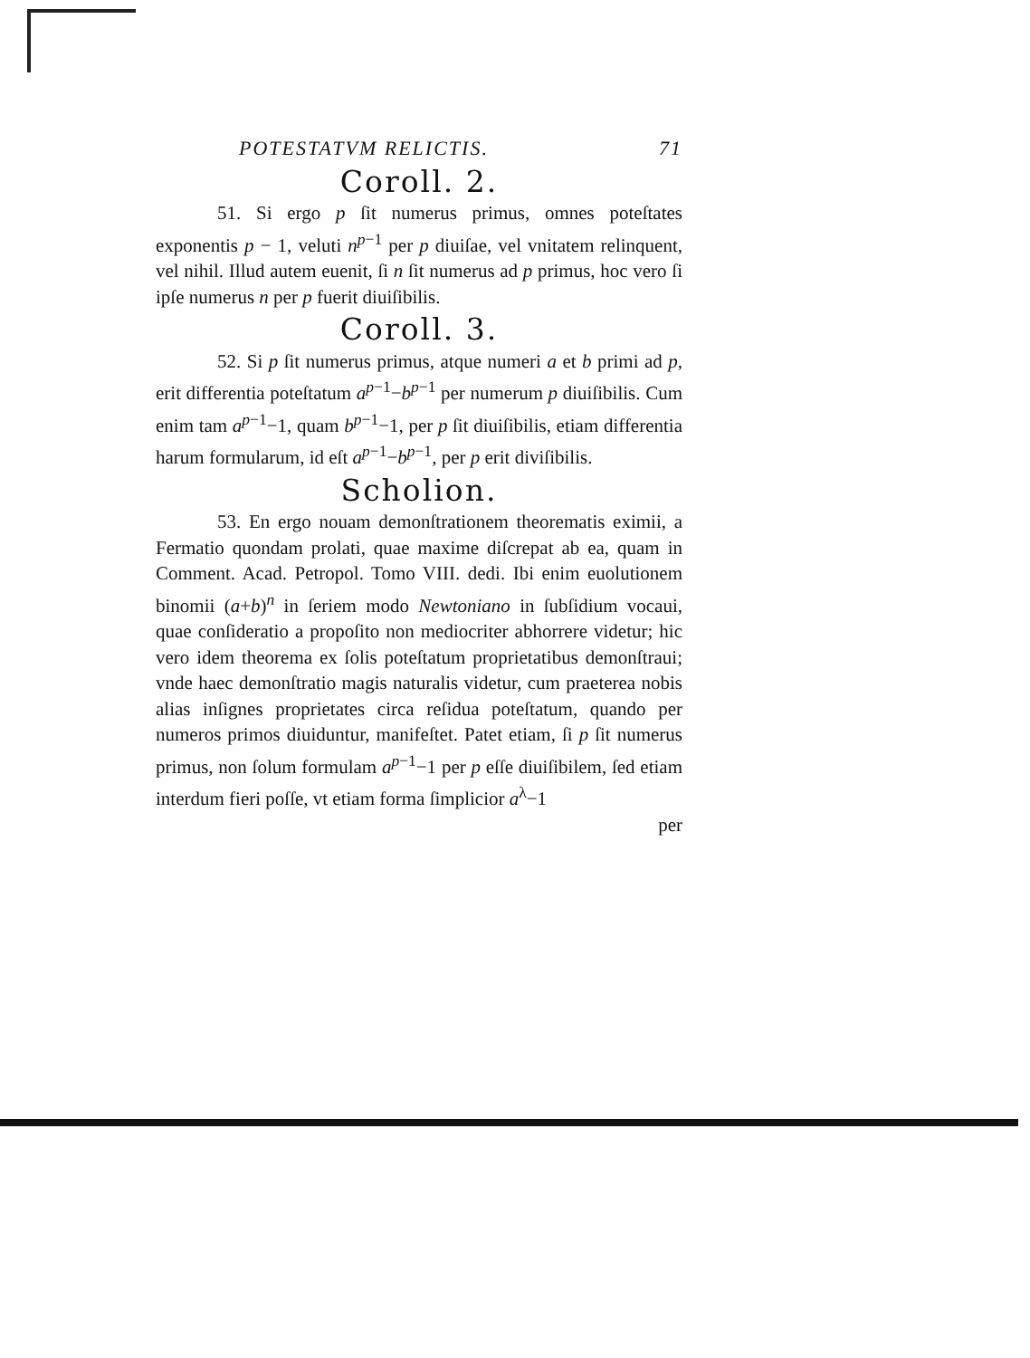POTESTATVM RELICTIS. 71
Coroll. 2.
51. Si ergo p ſit numerus primus, omnes poteſtates exponentis p − 1, veluti n<sup>p−1</sup> per p diuiſae, vel vnitatem relinquent, vel nihil. Illud autem euenit, ſi n ſit numerus ad p primus, hoc vero ſi ipſe numerus n per p fuerit diuiſibilis.
Coroll. 3.
52. Si p ſit numerus primus, atque numeri a et b primi ad p, erit differentia poteſtatum a<sup>p−1</sup>−b<sup>p−1</sup> per numerum p diuiſibilis. Cum enim tam a<sup>p−1</sup>−1, quam b<sup>p−1</sup>−1, per p ſit diuiſibilis, etiam differentia harum formularum, id eſt a<sup>p−1</sup>−b<sup>p−1</sup>, per p erit diviſibilis.
Scholion.
53. En ergo nouam demonſtrationem theorematis eximii, a Fermatio quondam prolati, quae maxime diſcrepat ab ea, quam in Comment. Acad. Petropol. Tomo VIII. dedi. Ibi enim euolutionem binomii (a+b)<sup>n</sup> in ſeriem modo Newtoniano in ſubſidium vocaui, quae conſideratio a propoſito non mediocriter abhorrere videtur; hic vero idem theorema ex ſolis poteſtatum proprietatibus demonſtraui; vnde haec demonſtratio magis naturalis videtur, cum praeterea nobis alias inſignes proprietates circa reſidua poteſtatum, quando per numeros primos diuiduntur, manifeſtet. Patet etiam, ſi p ſit numerus primus, non ſolum formulam a<sup>p−1</sup>−1 per p eſſe diuiſibilem, ſed etiam interdum fieri poſſe, vt etiam forma ſimplicior a<sup>λ</sup>−1
per